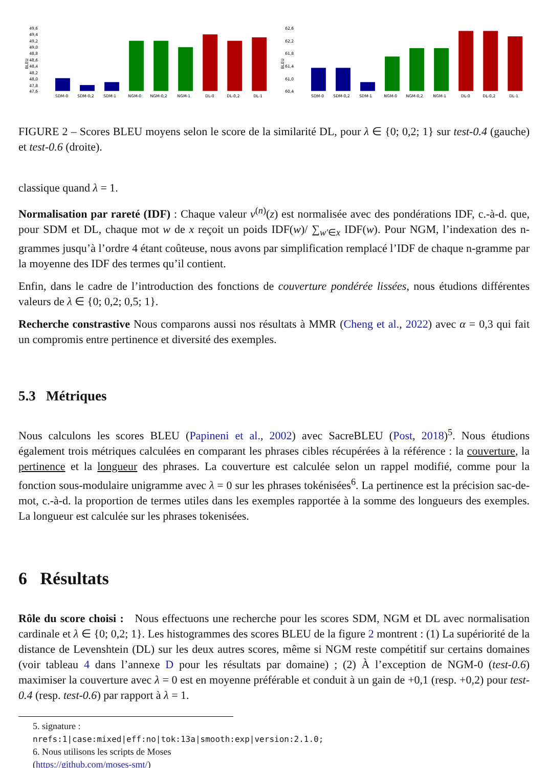BLEU
49,6
49,4
49,2
49,0
48,8
48,6
48,4
48,2
48,0
47,8
47,6
SDM-0
SDM-0,2
SDM-1
NGM-0
NGM-0,2
NGM-1
DL-0
DL-0,2
DL-1
BLEU
62,6
62,2
61,8
61,4
61,0
60,4
SDM-0
SDM-0,2
SDM-1
NGM-0
NGM-0,2
NGM-1
DL-0
DL-0,2
DL-1
FIGURE 2 – Scores BLEU moyens selon le score de la similarité DL, pour λ ∈ {0; 0,2; 1} sur test-0.4 (gauche) et test-0.6 (droite).
classique quand λ = 1.
Normalisation par rareté (IDF) : Chaque valeur v<sup>(n)</sup>(z) est normalisée avec des pondérations IDF, c.-à-d. que, pour SDM et DL, chaque mot w de x reçoit un poids IDF(w)/ ∑<sub>w′∈x</sub> IDF(w). Pour NGM, l’indexation des n-grammes jusqu’à l’ordre 4 étant coûteuse, nous avons par simplification remplacé l’IDF de chaque n-gramme par la moyenne des IDF des termes qu’il contient.
Enfin, dans le cadre de l’introduction des fonctions de couverture pondérée lissées, nous étudions différentes valeurs de λ ∈ {0; 0,2; 0,5; 1}.
Recherche constrastive Nous comparons aussi nos résultats à MMR (Cheng et al., 2022) avec α = 0,3 qui fait un compromis entre pertinence et diversité des exemples.
5.3 Métriques
Nous calculons les scores BLEU (Papineni et al., 2002) avec SacreBLEU (Post, 2018)<sup>5</sup>. Nous étudions également trois métriques calculées en comparant les phrases cibles récupérées à la référence : la couverture, la pertinence et la longueur des phrases. La couverture est calculée selon un rappel modifié, comme pour la fonction sous-modulaire unigramme avec λ = 0 sur les phrases tokénisées<sup>6</sup>. La pertinence est la précision sac-de-mot, c.-à-d. la proportion de termes utiles dans les exemples rapportée à la somme des longueurs des exemples. La longueur est calculée sur les phrases tokenisées.
6 Résultats
Rôle du score choisi : Nous effectuons une recherche pour les scores SDM, NGM et DL avec normalisation cardinale et λ ∈ {0; 0,2; 1}. Les histogrammes des scores BLEU de la figure 2 montrent : (1) La supériorité de la distance de Levenshtein (DL) sur les deux autres scores, même si NGM reste compétitif sur certains domaines (voir tableau 4 dans l’annexe D pour les résultats par domaine) ; (2) À l’exception de NGM-0 (test-0.6) maximiser la couverture avec λ = 0 est en moyenne préférable et conduit à un gain de +0,1 (resp. +0,2) pour test-0.4 (resp. test-0.6) par rapport à λ = 1.
5. signature : nrefs:1|case:mixed|eff:no|tok:13a|smooth:exp|version:2.1.0;
6. Nous utilisons les scripts de Moses (https://github.com/moses-smt/)